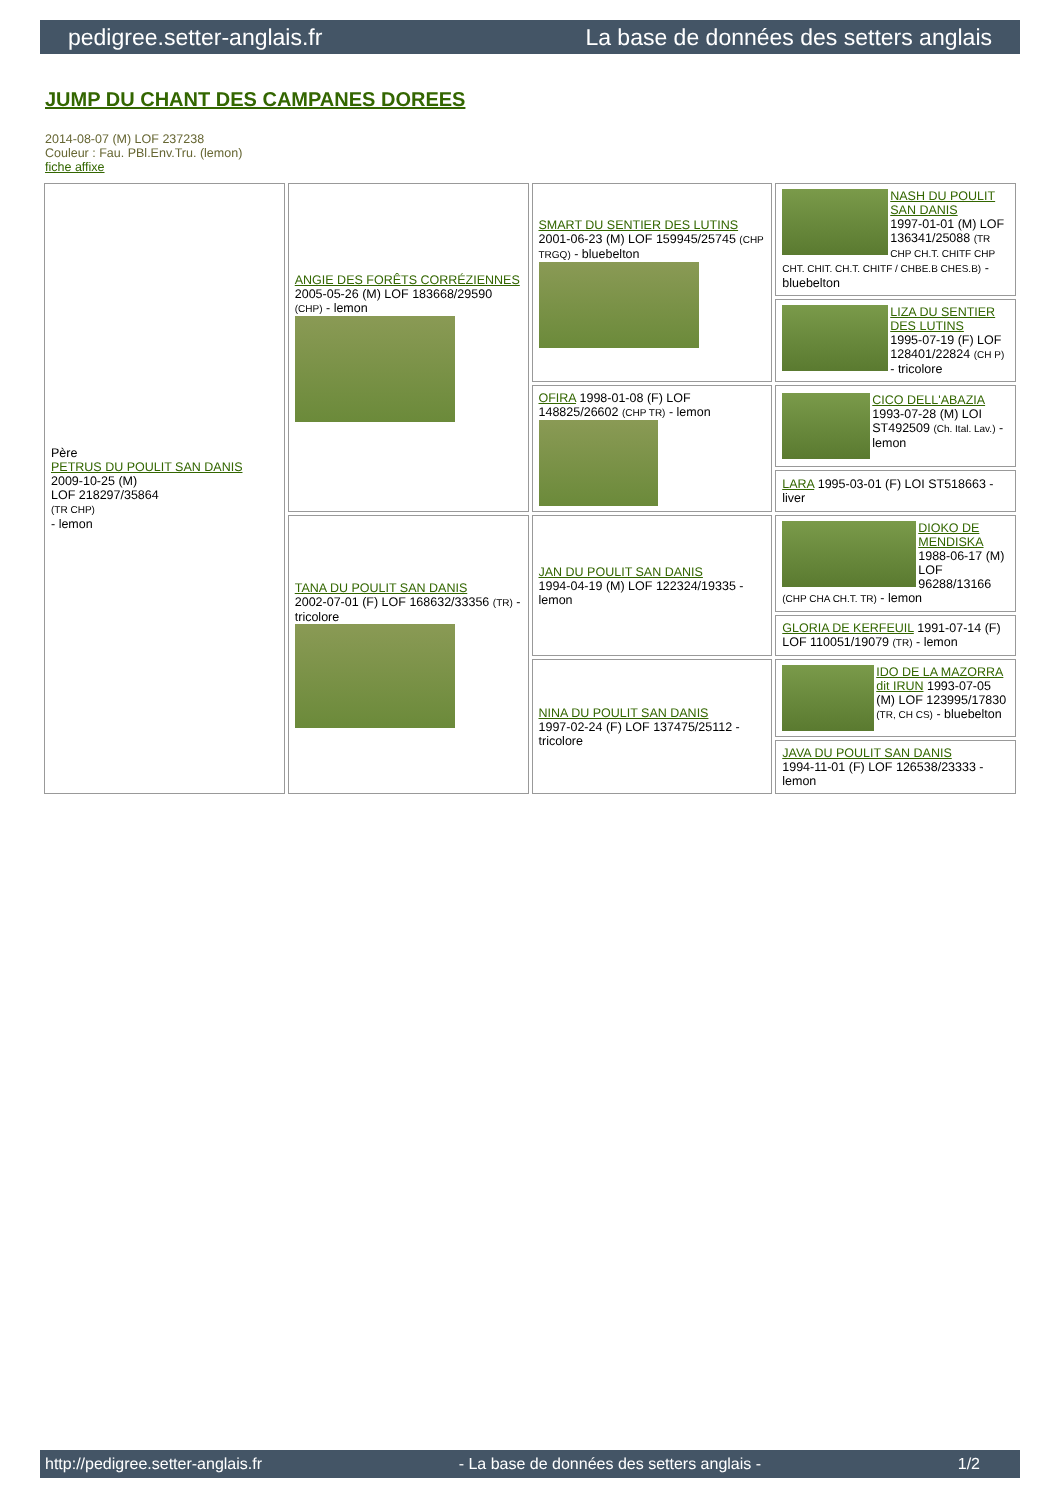pedigree.setter-anglais.fr La base de données des setters anglais
JUMP DU CHANT DES CAMPANES DOREES
2014-08-07 (M) LOF 237238
Couleur : Fau. PBl.Env.Tru. (lemon)
fiche affixe
| Père PETRUS DU POULIT SAN DANIS 2009-10-25 (M) LOF 218297/35864 (TR CHP) - lemon | ANGIE DES FORÊTS CORRÉZIENNES 2005-05-26 (M) LOF 183668/29590 (CHP) - lemon | SMART DU SENTIER DES LUTINS 2001-06-23 (M) LOF 159945/25745 (CHP TRGQ) - bluebelton | NASH DU POULIT SAN DANIS 1997-01-01 (M) LOF 136341/25088 (TR CHP CH.T. CHITF CHP CHT. CHIT. CH.T. CHITF / CHBE.B CHES.B) - bluebelton |
| | | | LIZA DU SENTIER DES LUTINS 1995-07-19 (F) LOF 128401/22824 (CH P) - tricolore |
| | | OFIRA 1998-01-08 (F) LOF 148825/26602 (CHP TR) - lemon | CICO DELL'ABAZIA 1993-07-28 (M) LOI ST492509 (Ch. Ital. Lav.) - lemon |
| | | | LARA 1995-03-01 (F) LOI ST518663 - liver |
| | TANA DU POULIT SAN DANIS 2002-07-01 (F) LOF 168632/33356 (TR) - tricolore | JAN DU POULIT SAN DANIS 1994-04-19 (M) LOF 122324/19335 - lemon | DIOKO DE MENDISKA 1988-06-17 (M) LOF 96288/13166 (CHP CHA CH.T. TR) - lemon |
| | | | GLORIA DE KERFEUIL 1991-07-14 (F) LOF 110051/19079 (TR) - lemon |
| | | NINA DU POULIT SAN DANIS 1997-02-24 (F) LOF 137475/25112 - tricolore | IDO DE LA MAZORRA dit IRUN 1993-07-05 (M) LOF 123995/17830 (TR, CH CS) - bluebelton |
| | | | JAVA DU POULIT SAN DANIS 1994-11-01 (F) LOF 126538/23333 - lemon |
http://pedigree.setter-anglais.fr - La base de données des setters anglais - 1/2